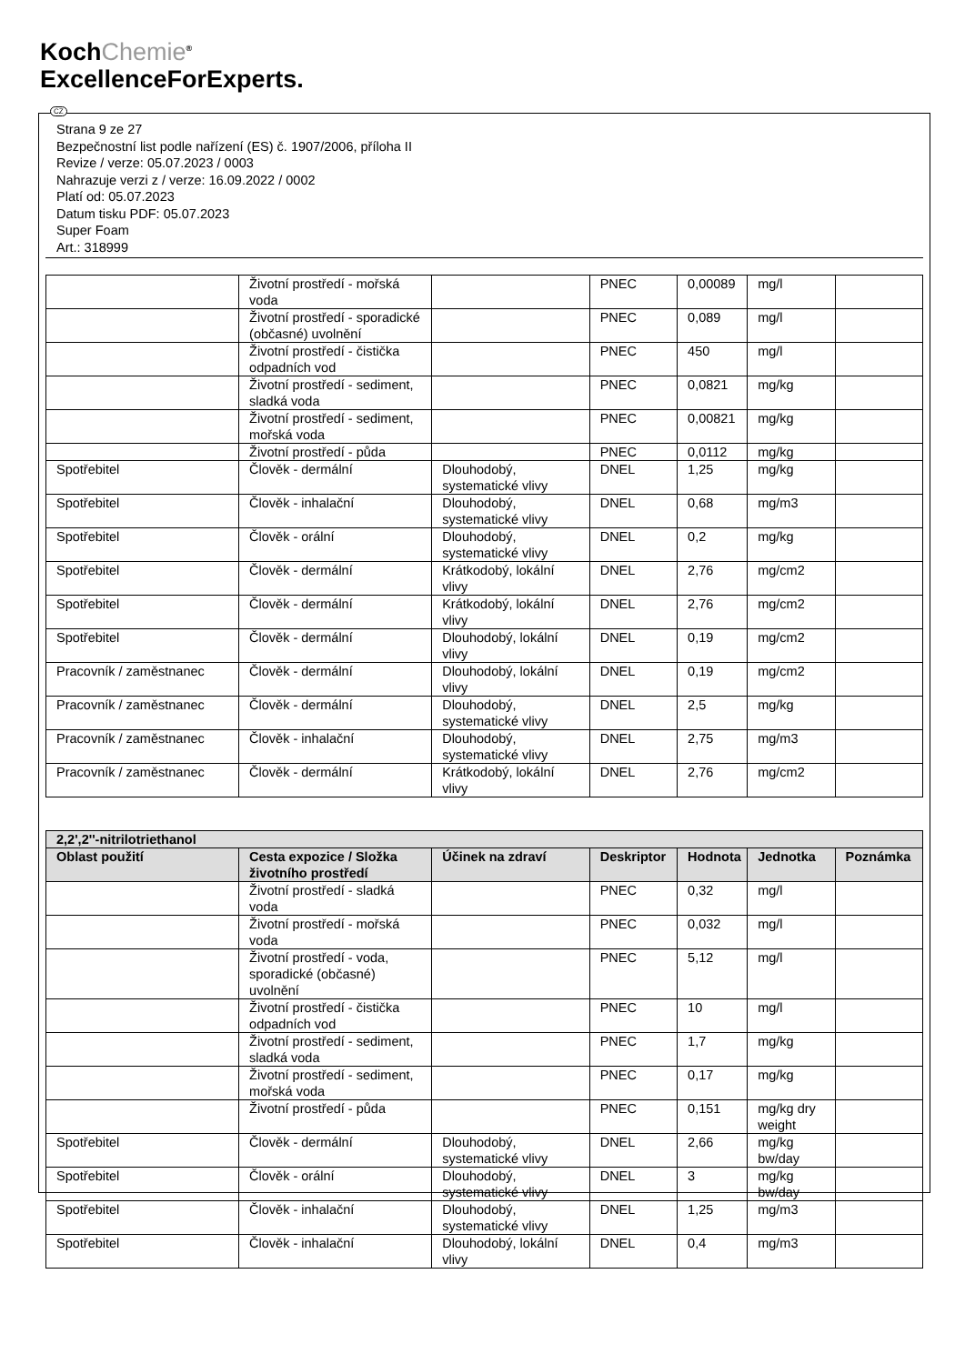KochChemie<sup>®</sup>
ExcellenceForExperts.
CZ
Strana 9 ze 27
Bezpečnostní list podle nařízení (ES) č. 1907/2006, příloha II
Revize / verze: 05.07.2023 / 0003
Nahrazuje verzi z / verze: 16.09.2022 / 0002
Platí od: 05.07.2023
Datum tisku PDF: 05.07.2023
Super Foam
Art.: 318999
| | Životní prostředí - mořská voda | | PNEC | 0,00089 | mg/l | |
| | Životní prostředí - sporadické (občasné) uvolnění | | PNEC | 0,089 | mg/l | |
| | Životní prostředí - čistička odpadních vod | | PNEC | 450 | mg/l | |
| | Životní prostředí - sediment, sladká voda | | PNEC | 0,0821 | mg/kg | |
| | Životní prostředí - sediment, mořská voda | | PNEC | 0,00821 | mg/kg | |
| | Životní prostředí - půda | | PNEC | 0,0112 | mg/kg | |
| Spotřebitel | Člověk - dermální | Dlouhodobý, systematické vlivy | DNEL | 1,25 | mg/kg | |
| Spotřebitel | Člověk - inhalační | Dlouhodobý, systematické vlivy | DNEL | 0,68 | mg/m3 | |
| Spotřebitel | Člověk - orální | Dlouhodobý, systematické vlivy | DNEL | 0,2 | mg/kg | |
| Spotřebitel | Člověk - dermální | Krátkodobý, lokální vlivy | DNEL | 2,76 | mg/cm2 | |
| Spotřebitel | Člověk - dermální | Krátkodobý, lokální vlivy | DNEL | 2,76 | mg/cm2 | |
| Spotřebitel | Člověk - dermální | Dlouhodobý, lokální vlivy | DNEL | 0,19 | mg/cm2 | |
| Pracovník / zaměstnanec | Člověk - dermální | Dlouhodobý, lokální vlivy | DNEL | 0,19 | mg/cm2 | |
| Pracovník / zaměstnanec | Člověk - dermální | Dlouhodobý, systematické vlivy | DNEL | 2,5 | mg/kg | |
| Pracovník / zaměstnanec | Člověk - inhalační | Dlouhodobý, systematické vlivy | DNEL | 2,75 | mg/m3 | |
| Pracovník / zaměstnanec | Člověk - dermální | Krátkodobý, lokální vlivy | DNEL | 2,76 | mg/cm2 | |
| 2,2',2''-nitrilotriethanol | | | | | | |
| --- | --- | --- | --- | --- | --- | --- |
| Oblast použití | Cesta expozice / Složka životního prostředí | Účinek na zdraví | Deskriptor | Hodnota | Jednotka | Poznámka |
| | Životní prostředí - sladká voda | | PNEC | 0,32 | mg/l | |
| | Životní prostředí - mořská voda | | PNEC | 0,032 | mg/l | |
| | Životní prostředí - voda, sporadické (občasné) uvolnění | | PNEC | 5,12 | mg/l | |
| | Životní prostředí - čistička odpadních vod | | PNEC | 10 | mg/l | |
| | Životní prostředí - sediment, sladká voda | | PNEC | 1,7 | mg/kg | |
| | Životní prostředí - sediment, mořská voda | | PNEC | 0,17 | mg/kg | |
| | Životní prostředí - půda | | PNEC | 0,151 | mg/kg dry weight | |
| Spotřebitel | Člověk - dermální | Dlouhodobý, systematické vlivy | DNEL | 2,66 | mg/kg bw/day | |
| Spotřebitel | Člověk - orální | Dlouhodobý, systematické vlivy | DNEL | 3 | mg/kg bw/day | |
| Spotřebitel | Člověk - inhalační | Dlouhodobý, systematické vlivy | DNEL | 1,25 | mg/m3 | |
| Spotřebitel | Člověk - inhalační | Dlouhodobý, lokální vlivy | DNEL | 0,4 | mg/m3 | |